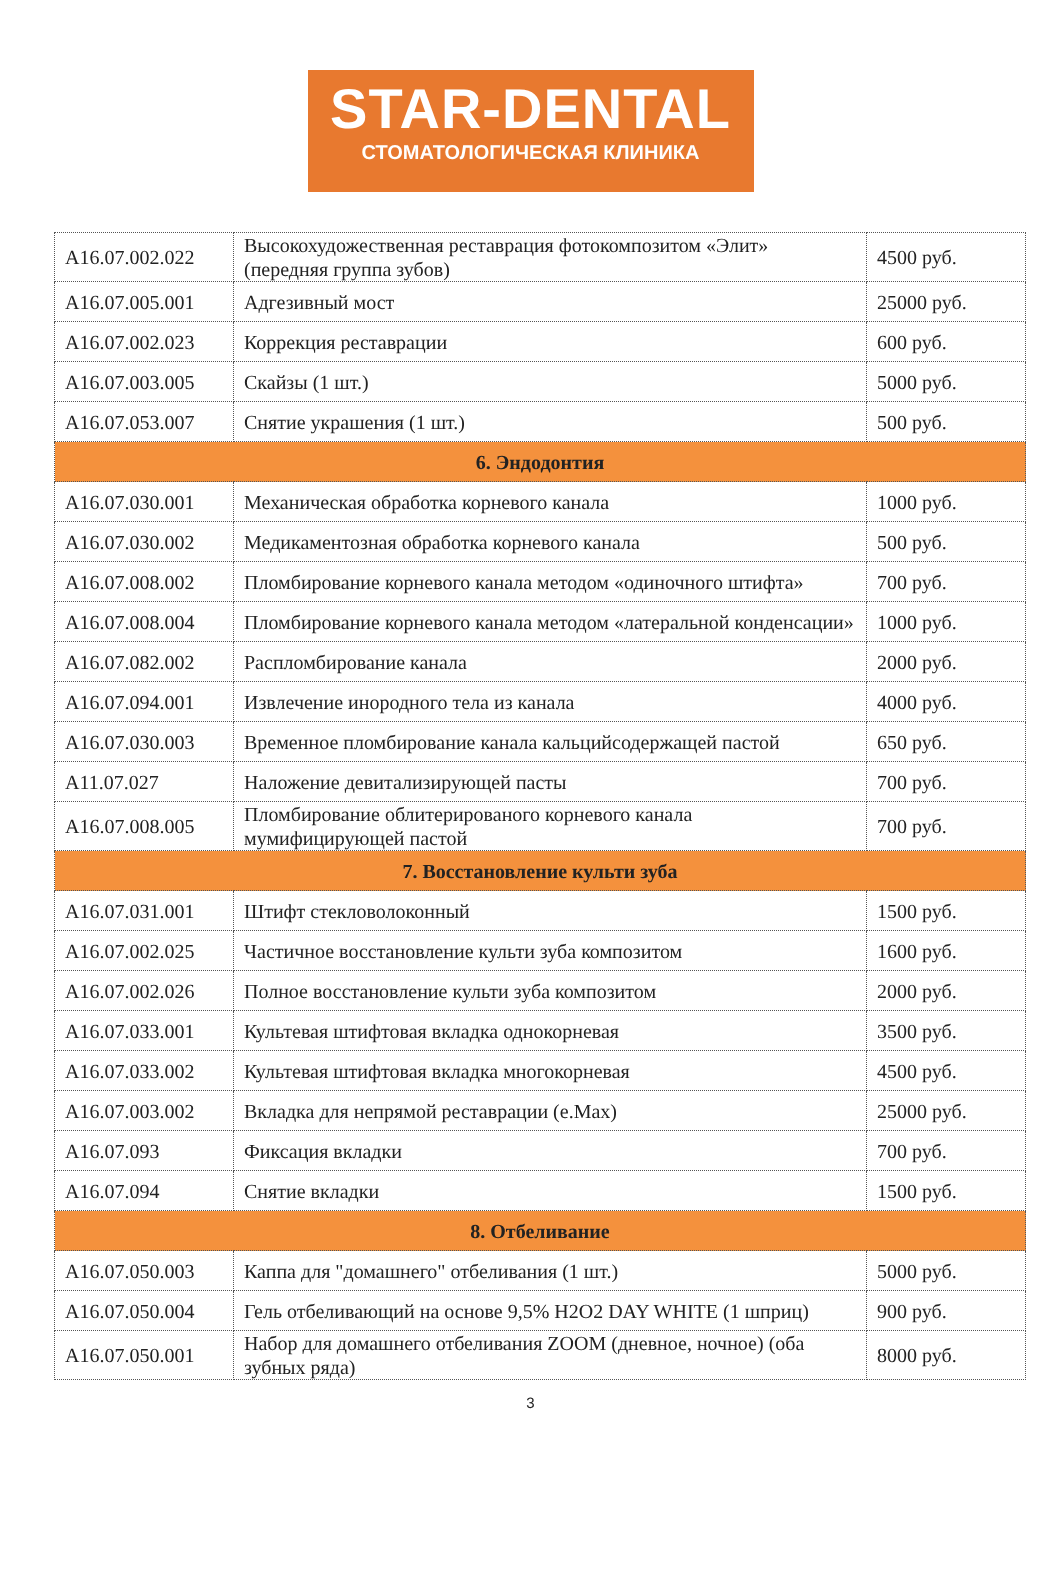STAR-DENTAL
СТОМАТОЛОГИЧЕСКАЯ КЛИНИКА
| A16.07.002.022 | Высокохудожественная реставрация фотокомпозитом «Элит» (передняя группа зубов) | 4500 руб. |
| A16.07.005.001 | Адгезивный мост | 25000 руб. |
| A16.07.002.023 | Коррекция реставрации | 600 руб. |
| A16.07.003.005 | Скайзы (1 шт.) | 5000 руб. |
| A16.07.053.007 | Снятие украшения (1 шт.) | 500 руб. |
| 6. Эндодонтия | | |
| A16.07.030.001 | Механическая обработка корневого канала | 1000 руб. |
| A16.07.030.002 | Медикаментозная обработка корневого канала | 500 руб. |
| A16.07.008.002 | Пломбирование корневого канала методом «одиночного штифта» | 700 руб. |
| A16.07.008.004 | Пломбирование корневого канала методом «латеральной конденсации» | 1000 руб. |
| A16.07.082.002 | Распломбирование канала | 2000 руб. |
| A16.07.094.001 | Извлечение инородного тела из канала | 4000 руб. |
| A16.07.030.003 | Временное пломбирование канала кальцийсодержащей пастой | 650 руб. |
| A11.07.027 | Наложение девитализирующей пасты | 700 руб. |
| A16.07.008.005 | Пломбирование облитерированого корневого канала мумифицирующей пастой | 700 руб. |
| 7. Восстановление культи зуба | | |
| A16.07.031.001 | Штифт стекловолоконный | 1500 руб. |
| A16.07.002.025 | Частичное восстановление культи зуба композитом | 1600 руб. |
| A16.07.002.026 | Полное восстановление культи зуба композитом | 2000 руб. |
| A16.07.033.001 | Культевая штифтовая вкладка однокорневая | 3500 руб. |
| A16.07.033.002 | Культевая штифтовая вкладка многокорневая | 4500 руб. |
| A16.07.003.002 | Вкладка для непрямой реставрации (e.Max) | 25000 руб. |
| A16.07.093 | Фиксация вкладки | 700 руб. |
| A16.07.094 | Снятие вкладки | 1500 руб. |
| 8. Отбеливание | | |
| A16.07.050.003 | Каппа для "домашнего" отбеливания (1 шт.) | 5000 руб. |
| A16.07.050.004 | Гель отбеливающий на основе 9,5% H2O2 DAY WHITE (1 шприц) | 900 руб. |
| A16.07.050.001 | Набор для домашнего отбеливания ZOOM (дневное, ночное) (оба зубных ряда) | 8000 руб. |
3